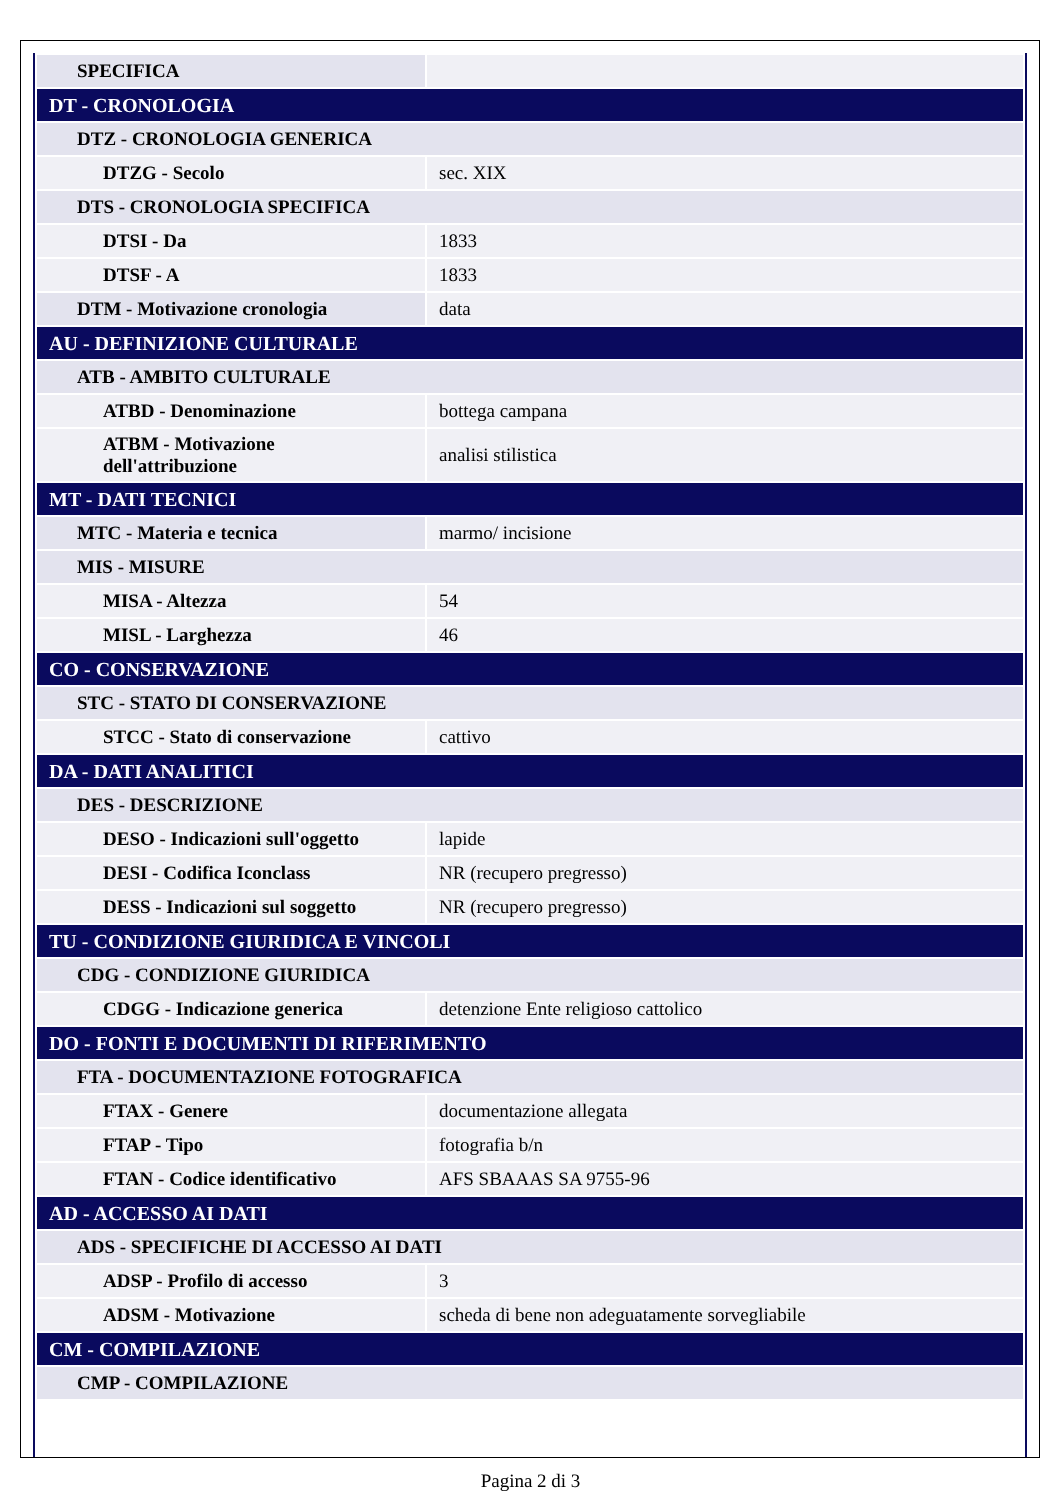| SPECIFICA | |
| DT - CRONOLOGIA | |
| DTZ - CRONOLOGIA GENERICA | |
| DTZG - Secolo | sec. XIX |
| DTS - CRONOLOGIA SPECIFICA | |
| DTSI - Da | 1833 |
| DTSF - A | 1833 |
| DTM - Motivazione cronologia | data |
| AU - DEFINIZIONE CULTURALE | |
| ATB - AMBITO CULTURALE | |
| ATBD - Denominazione | bottega campana |
| ATBM - Motivazione dell'attribuzione | analisi stilistica |
| MT - DATI TECNICI | |
| MTC - Materia e tecnica | marmo/ incisione |
| MIS - MISURE | |
| MISA - Altezza | 54 |
| MISL - Larghezza | 46 |
| CO - CONSERVAZIONE | |
| STC - STATO DI CONSERVAZIONE | |
| STCC - Stato di conservazione | cattivo |
| DA - DATI ANALITICI | |
| DES - DESCRIZIONE | |
| DESO - Indicazioni sull'oggetto | lapide |
| DESI - Codifica Iconclass | NR (recupero pregresso) |
| DESS - Indicazioni sul soggetto | NR (recupero pregresso) |
| TU - CONDIZIONE GIURIDICA E VINCOLI | |
| CDG - CONDIZIONE GIURIDICA | |
| CDGG - Indicazione generica | detenzione Ente religioso cattolico |
| DO - FONTI E DOCUMENTI DI RIFERIMENTO | |
| FTA - DOCUMENTAZIONE FOTOGRAFICA | |
| FTAX - Genere | documentazione allegata |
| FTAP - Tipo | fotografia b/n |
| FTAN - Codice identificativo | AFS SBAAAS SA 9755-96 |
| AD - ACCESSO AI DATI | |
| ADS - SPECIFICHE DI ACCESSO AI DATI | |
| ADSP - Profilo di accesso | 3 |
| ADSM - Motivazione | scheda di bene non adeguatamente sorvegliabile |
| CM - COMPILAZIONE | |
| CMP - COMPILAZIONE | |
Pagina 2 di 3